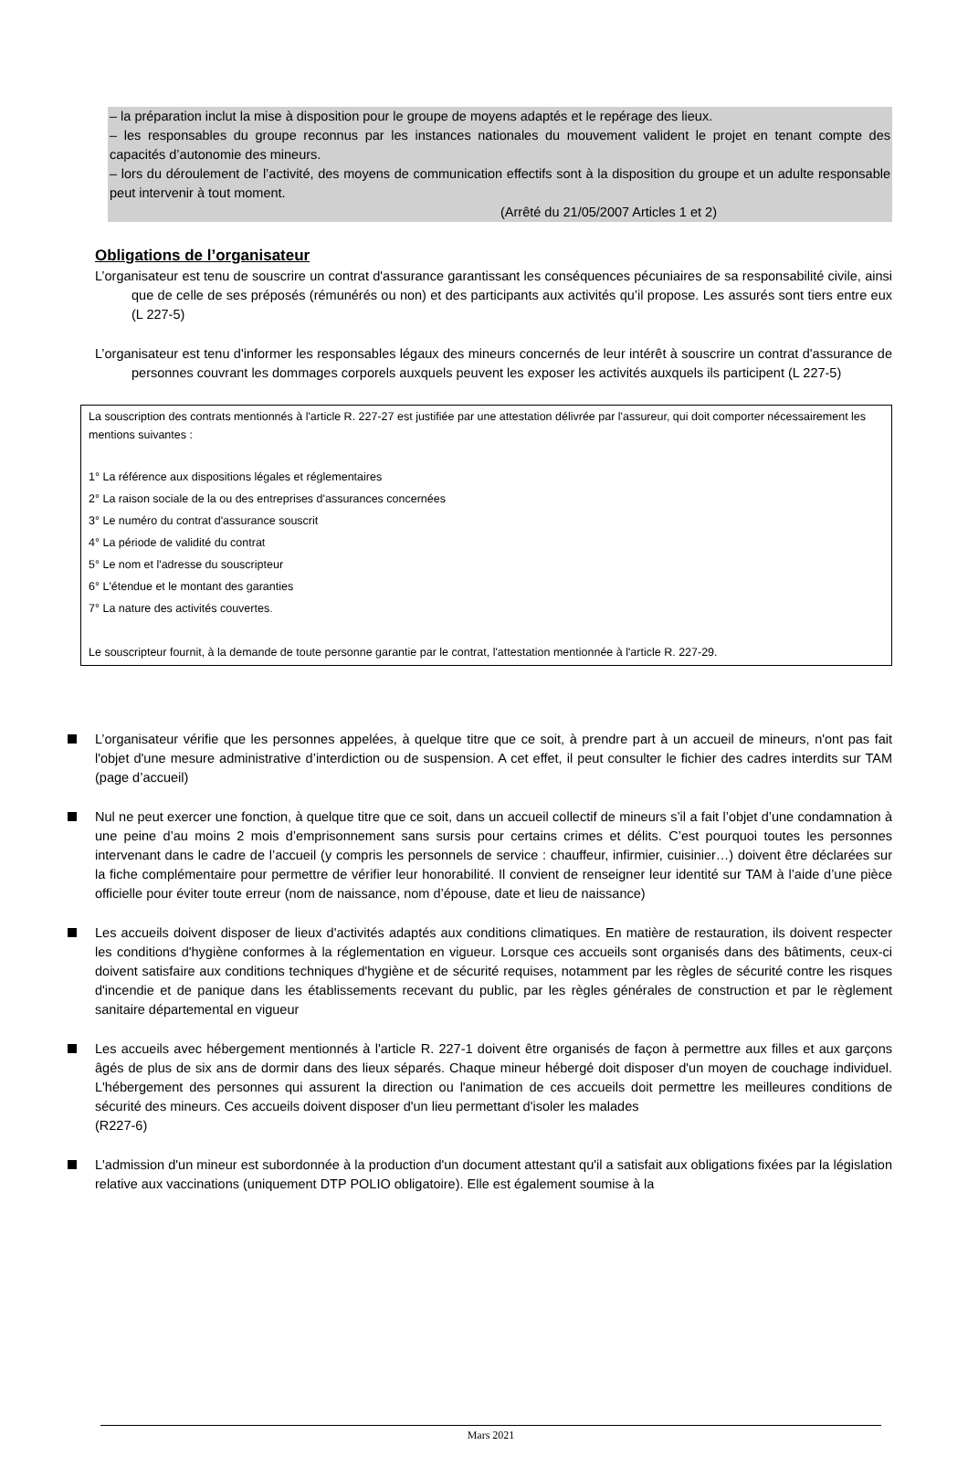– la préparation inclut la mise à disposition pour le groupe de moyens adaptés et le repérage des lieux.
– les responsables du groupe reconnus par les instances nationales du mouvement valident le projet en tenant compte des capacités d’autonomie des mineurs.
– lors du déroulement de l’activité, des moyens de communication effectifs sont à la disposition du groupe et un adulte responsable peut intervenir à tout moment.
(Arrêté du 21/05/2007 Articles 1 et 2)
Obligations de l’organisateur
L’organisateur est tenu de souscrire un contrat d'assurance garantissant les conséquences pécuniaires de sa responsabilité civile, ainsi que de celle de ses préposés (rémunérés ou non) et des participants aux activités qu’il propose. Les assurés sont tiers entre eux (L 227-5)
L’organisateur est tenu d'informer les responsables légaux des mineurs concernés de leur intérêt à souscrire un contrat d'assurance de personnes couvrant les dommages corporels auxquels peuvent les exposer les activités auxquels ils participent (L 227-5)
La souscription des contrats mentionnés à l'article R. 227-27 est justifiée par une attestation délivrée par l'assureur, qui doit comporter nécessairement les mentions suivantes :
1° La référence aux dispositions légales et réglementaires
2° La raison sociale de la ou des entreprises d'assurances concernées
3° Le numéro du contrat d'assurance souscrit
4° La période de validité du contrat
5° Le nom et l'adresse du souscripteur
6° L'étendue et le montant des garanties
7° La nature des activités couvertes.
Le souscripteur fournit, à la demande de toute personne garantie par le contrat, l'attestation mentionnée à l'article R. 227-29.
L’organisateur vérifie que les personnes appelées, à quelque titre que ce soit, à prendre part à un accueil de mineurs, n'ont pas fait l'objet d'une mesure administrative d’interdiction ou de suspension. A cet effet, il peut consulter le fichier des cadres interdits sur TAM (page d’accueil)
Nul ne peut exercer une fonction, à quelque titre que ce soit, dans un accueil collectif de mineurs s’il a fait l’objet d’une condamnation à une peine d’au moins 2 mois d’emprisonnement sans sursis pour certains crimes et délits. C’est pourquoi toutes les personnes intervenant dans le cadre de l’accueil (y compris les personnels de service : chauffeur, infirmier, cuisinier…) doivent être déclarées sur la fiche complémentaire pour permettre de vérifier leur honorabilité. Il convient de renseigner leur identité sur TAM à l’aide d’une pièce officielle pour éviter toute erreur (nom de naissance, nom d’épouse, date et lieu de naissance)
Les accueils doivent disposer de lieux d'activités adaptés aux conditions climatiques. En matière de restauration, ils doivent respecter les conditions d'hygiène conformes à la réglementation en vigueur. Lorsque ces accueils sont organisés dans des bâtiments, ceux-ci doivent satisfaire aux conditions techniques d'hygiène et de sécurité requises, notamment par les règles de sécurité contre les risques d'incendie et de panique dans les établissements recevant du public, par les règles générales de construction et par le règlement sanitaire départemental en vigueur
Les accueils avec hébergement mentionnés à l'article R. 227-1 doivent être organisés de façon à permettre aux filles et aux garçons âgés de plus de six ans de dormir dans des lieux séparés. Chaque mineur hébergé doit disposer d'un moyen de couchage individuel. L'hébergement des personnes qui assurent la direction ou l'animation de ces accueils doit permettre les meilleures conditions de sécurité des mineurs. Ces accueils doivent disposer d'un lieu permettant d'isoler les malades
(R227-6)
L'admission d'un mineur est subordonnée à la production d'un document attestant qu'il a satisfait aux obligations fixées par la législation relative aux vaccinations (uniquement DTP POLIO obligatoire). Elle est également soumise à la
Mars 2021